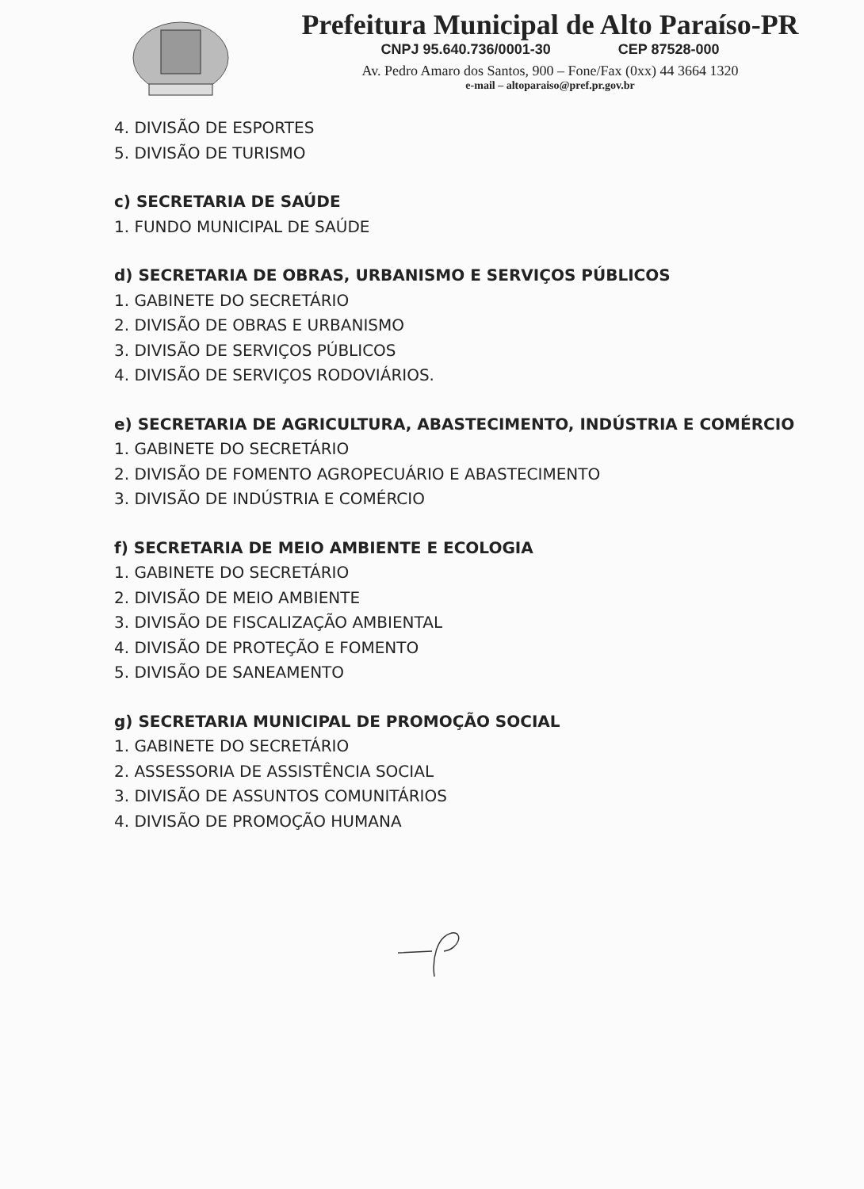Prefeitura Municipal de Alto Paraíso-PR
CNPJ 95.640.736/0001-30 CEP 87528-000
Av. Pedro Amaro dos Santos, 900 – Fone/Fax (0xx) 44 3664 1320
e-mail – altoparaiso@pref.pr.gov.br
4. DIVISÃO DE ESPORTES
5. DIVISÃO DE TURISMO
c) SECRETARIA DE SAÚDE
1. FUNDO MUNICIPAL DE SAÚDE
d) SECRETARIA DE OBRAS, URBANISMO E SERVIÇOS PÚBLICOS
1. GABINETE DO SECRETÁRIO
2. DIVISÃO DE OBRAS E URBANISMO
3. DIVISÃO DE SERVIÇOS PÚBLICOS
4. DIVISÃO DE SERVIÇOS RODOVIÁRIOS.
e) SECRETARIA DE AGRICULTURA, ABASTECIMENTO, INDÚSTRIA E COMÉRCIO
1. GABINETE DO SECRETÁRIO
2. DIVISÃO DE FOMENTO AGROPECUÁRIO E ABASTECIMENTO
3. DIVISÃO DE INDÚSTRIA E COMÉRCIO
f) SECRETARIA DE MEIO AMBIENTE E ECOLOGIA
1. GABINETE DO SECRETÁRIO
2. DIVISÃO DE MEIO AMBIENTE
3. DIVISÃO DE FISCALIZAÇÃO AMBIENTAL
4. DIVISÃO DE PROTEÇÃO E FOMENTO
5. DIVISÃO DE SANEAMENTO
g) SECRETARIA MUNICIPAL DE PROMOÇÃO SOCIAL
1. GABINETE DO SECRETÁRIO
2. ASSESSORIA DE ASSISTÊNCIA SOCIAL
3. DIVISÃO DE ASSUNTOS COMUNITÁRIOS
4. DIVISÃO DE PROMOÇÃO HUMANA